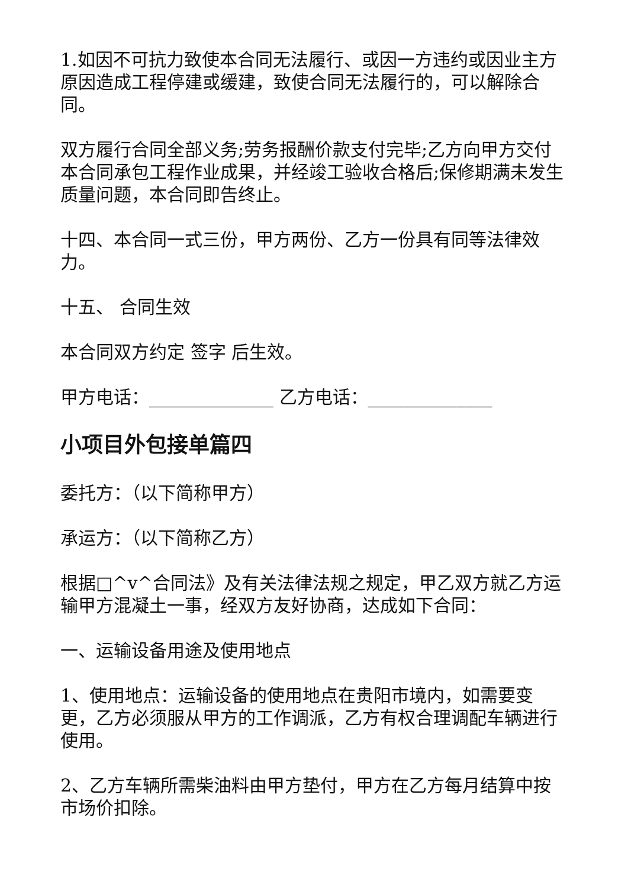1.如因不可抗力致使本合同无法履行、或因一方违约或因业主方原因造成工程停建或缓建，致使合同无法履行的，可以解除合同。
双方履行合同全部义务;劳务报酬价款支付完毕;乙方向甲方交付本合同承包工程作业成果，并经竣工验收合格后;保修期满未发生质量问题，本合同即告终止。
十四、本合同一式三份，甲方两份、乙方一份具有同等法律效力。
十五、 合同生效
本合同双方约定 签字 后生效。
甲方电话：______________ 乙方电话：______________
小项目外包接单篇四
委托方：（以下简称甲方）
承运方：（以下简称乙方）
根据□^v^合同法》及有关法律法规之规定，甲乙双方就乙方运输甲方混凝土一事，经双方友好协商，达成如下合同：
一、运输设备用途及使用地点
1、使用地点：运输设备的使用地点在贵阳市境内，如需要变更，乙方必须服从甲方的工作调派，乙方有权合理调配车辆进行使用。
2、乙方车辆所需柴油料由甲方垫付，甲方在乙方每月结算中按市场价扣除。